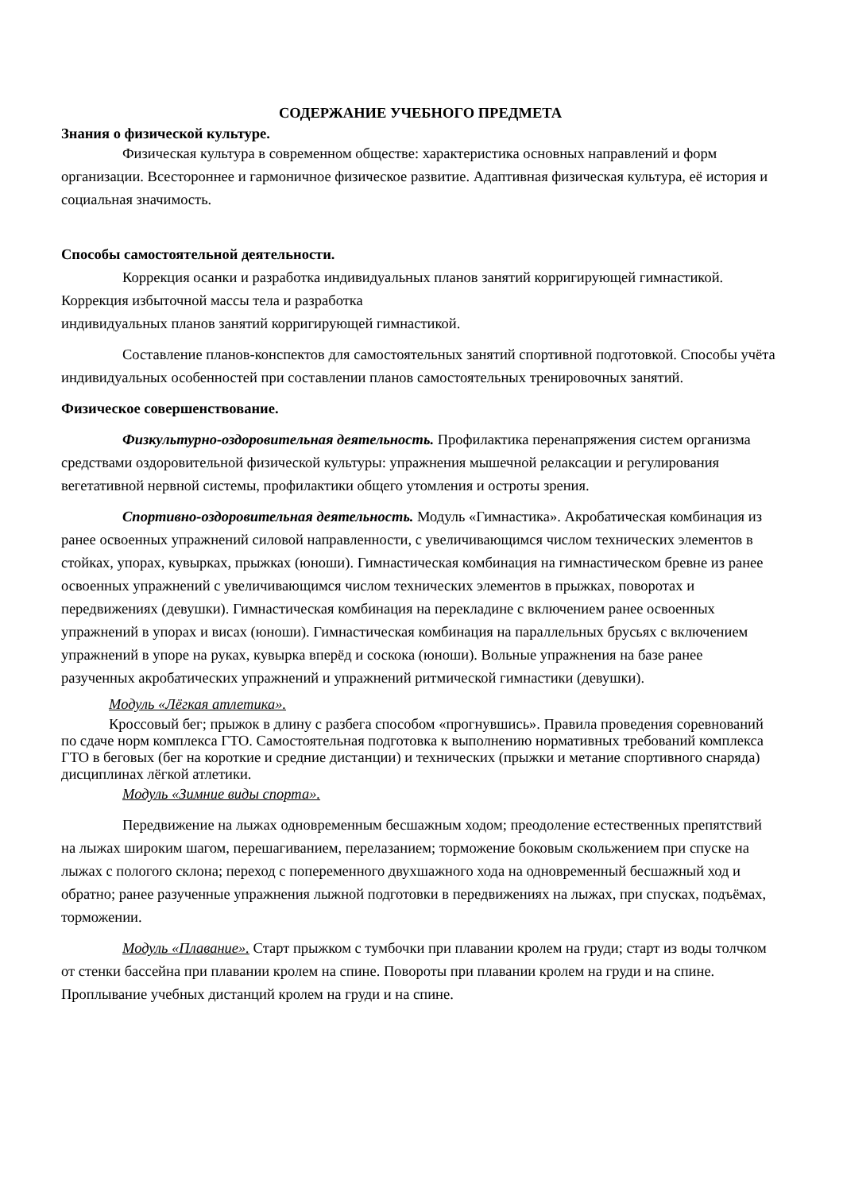СОДЕРЖАНИЕ УЧЕБНОГО ПРЕДМЕТА
Знания о физической культуре.
Физическая культура в современном обществе: характеристика основных направлений и форм организации. Всестороннее и гармоничное физическое развитие. Адаптивная физическая культура, её история и социальная значимость.
Способы самостоятельной деятельности.
Коррекция осанки и разработка индивидуальных планов занятий корригирующей гимнастикой. Коррекция избыточной массы тела и разработка
индивидуальных планов занятий корригирующей гимнастикой.
Составление планов-конспектов для самостоятельных занятий спортивной подготовкой. Способы учёта индивидуальных особенностей при составлении планов самостоятельных тренировочных занятий.
Физическое совершенствование.
Физкультурно-оздоровительная деятельность. Профилактика перенапряжения систем организма средствами оздоровительной физической культуры: упражнения мышечной релаксации и регулирования вегетативной нервной системы, профилактики общего утомления и остроты зрения.
Спортивно-оздоровительная деятельность. Модуль «Гимнастика». Акробатическая комбинация из ранее освоенных упражнений силовой направленности, с увеличивающимся числом технических элементов в стойках, упорах, кувырках, прыжках (юноши). Гимнастическая комбинация на гимнастическом бревне из ранее освоенных упражнений с увеличивающимся числом технических элементов в прыжках, поворотах и передвижениях (девушки). Гимнастическая комбинация на перекладине с включением ранее освоенных упражнений в упорах и висах (юноши). Гимнастическая комбинация на параллельных брусьях с включением упражнений в упоре на руках, кувырка вперёд и соскока (юноши). Вольные упражнения на базе ранее разученных акробатических упражнений и упражнений ритмической гимнастики (девушки).
Модуль «Лёгкая атлетика».
Кроссовый бег; прыжок в длину с разбега способом «прогнувшись». Правила проведения соревнований по сдаче норм комплекса ГТО. Самостоятельная подготовка к выполнению нормативных требований комплекса ГТО в беговых (бег на короткие и средние дистанции) и технических (прыжки и метание спортивного снаряда) дисциплинах лёгкой атлетики.
Модуль «Зимние виды спорта».
Передвижение на лыжах одновременным бесшажным ходом; преодоление естественных препятствий на лыжах широким шагом, перешагиванием, перелазанием; торможение боковым скольжением при спуске на лыжах с пологого склона; переход с попеременного двухшажного хода на одновременный бесшажный ход и обратно; ранее разученные упражнения лыжной подготовки в передвижениях на лыжах, при спусках, подъёмах, торможении.
Модуль «Плавание». Старт прыжком с тумбочки при плавании кролем на груди; старт из воды толчком от стенки бассейна при плавании кролем на спине. Повороты при плавании кролем на груди и на спине. Проплывание учебных дистанций кролем на груди и на спине.